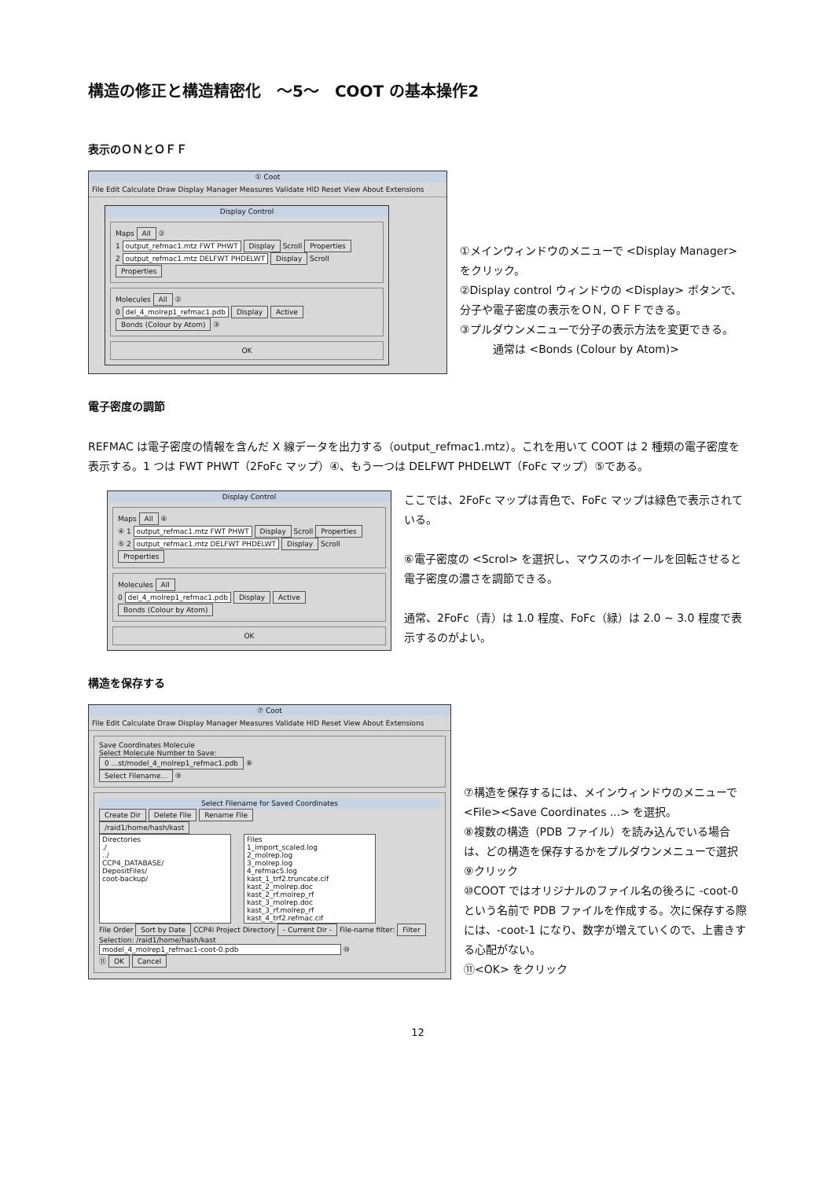構造の修正と構造精密化　～5～　COOT の基本操作2
表示のＯＮとＯＦＦ
① Coot
File Edit Calculate Draw Display Manager Measures Validate HID Reset View About Extensions
Display Control
Maps All ②
1 output_refmac1.mtz FWT PHWT Display Scroll Properties
2 output_refmac1.mtz DELFWT PHDELWT Display Scroll Properties
Molecules All ②
0 del_4_molrep1_refmac1.pdb Display Active Bonds (Colour by Atom) ③
OK
①メインウィンドウのメニューで <Display Manager> をクリック。
②Display control ウィンドウの <Display> ボタンで、分子や電子密度の表示をＯＮ, ＯＦＦできる。
③プルダウンメニューで分子の表示方法を変更できる。
　　　通常は <Bonds (Colour by Atom)>
電子密度の調節
REFMAC は電子密度の情報を含んだ X 線データを出力する（output_refmac1.mtz）。これを用いて COOT は 2 種類の電子密度を表示する。1 つは FWT PHWT（2FoFc マップ）④、もう一つは DELFWT PHDELWT（FoFc マップ）⑤である。
Display Control
Maps All ⑥
④ 1 output_refmac1.mtz FWT PHWT Display Scroll Properties
⑤ 2 output_refmac1.mtz DELFWT PHDELWT Display Scroll Properties
Molecules All
0 del_4_molrep1_refmac1.pdb Display Active Bonds (Colour by Atom)
OK
ここでは、2FoFc マップは青色で、FoFc マップは緑色で表示されている。
⑥電子密度の <Scrol> を選択し、マウスのホイールを回転させると電子密度の濃さを調節できる。
通常、2FoFc（青）は 1.0 程度、FoFc（緑）は 2.0 ~ 3.0 程度で表示するのがよい。
構造を保存する
⑦ Coot
File Edit Calculate Draw Display Manager Measures Validate HID Reset View About Extensions
Save Coordinates Molecule
Select Molecule Number to Save:
0 ...st/model_4_molrep1_refmac1.pdb ⑧
Select Filename... ⑨
Select Filename for Saved Coordinates
Create Dir Delete File Rename File
/raid1/home/hash/kast
Directories
./
../
CCP4_DATABASE/
DepositFiles/
coot-backup/
Files
1_import_scaled.log
2_molrep.log
3_molrep.log
4_refmac5.log
kast_1_trf2.truncate.cif
kast_2_molrep.doc
kast_2_rf.molrep_rf
kast_3_molrep.doc
kast_3_rf.molrep_rf
kast_4_trf2.refmac.cif
File Order Sort by Date CCP4i Project Directory - Current Dir - File-name filter: Filter
Selection: /raid1/home/hash/kast
model_4_molrep1_refmac1-coot-0.pdb ⑩
⑪ OK Cancel
⑦構造を保存するには、メインウィンドウのメニューで <File><Save Coordinates ...> を選択。
⑧複数の構造（PDB ファイル）を読み込んでいる場合は、どの構造を保存するかをプルダウンメニューで選択
⑨クリック
⑩COOT ではオリジナルのファイル名の後ろに -coot-0 という名前で PDB ファイルを作成する。次に保存する際には、-coot-1 になり、数字が増えていくので、上書きする心配がない。
⑪<OK> をクリック
12